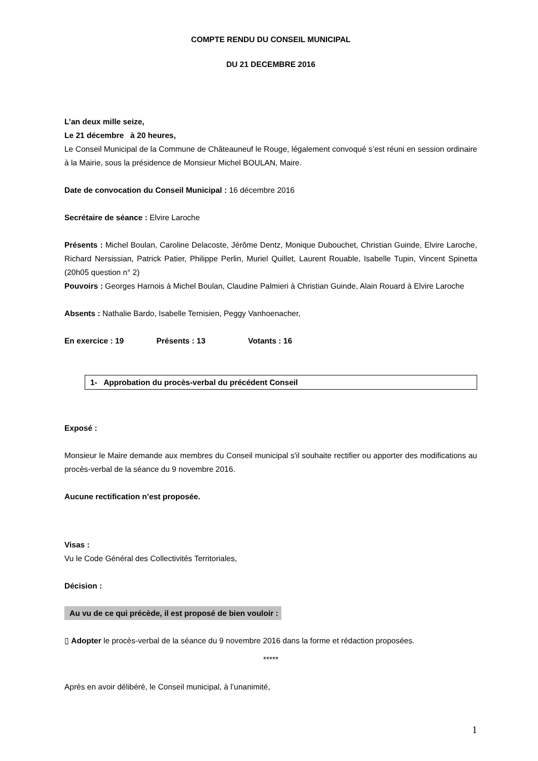COMPTE RENDU DU CONSEIL MUNICIPAL
DU 21 DECEMBRE 2016
L’an deux mille seize,
Le 21 décembre à 20 heures,
Le Conseil Municipal de la Commune de Châteauneuf le Rouge, légalement convoqué s’est réuni en session ordinaire à la Mairie, sous la présidence de Monsieur Michel BOULAN, Maire.
Date de convocation du Conseil Municipal : 16 décembre 2016
Secrétaire de séance : Elvire Laroche
Présents : Michel Boulan, Caroline Delacoste, Jérôme Dentz, Monique Dubouchet, Christian Guinde, Elvire Laroche, Richard Nersissian, Patrick Patier, Philippe Perlin, Muriel Quillet, Laurent Rouable, Isabelle Tupin, Vincent Spinetta (20h05 question n° 2)
Pouvoirs : Georges Harnois à Michel Boulan, Claudine Palmieri à Christian Guinde, Alain Rouard à Elvire Laroche
Absents : Nathalie Bardo, Isabelle Ternisien, Peggy Vanhoenacher,
En exercice : 19 Présents : 13 Votants : 16
1- Approbation du procès-verbal du précédent Conseil
Exposé :
Monsieur le Maire demande aux membres du Conseil municipal s'il souhaite rectifier ou apporter des modifications au procès-verbal de la séance du 9 novembre 2016.
Aucune rectification n’est proposée.
Visas :
Vu le Code Général des Collectivités Territoriales,
Décision :
Au vu de ce qui précède, il est proposé de bien vouloir :
▯ Adopter le procès-verbal de la séance du 9 novembre 2016 dans la forme et rédaction proposées.
*****
Après en avoir délibéré, le Conseil municipal, à l’unanimité,
1